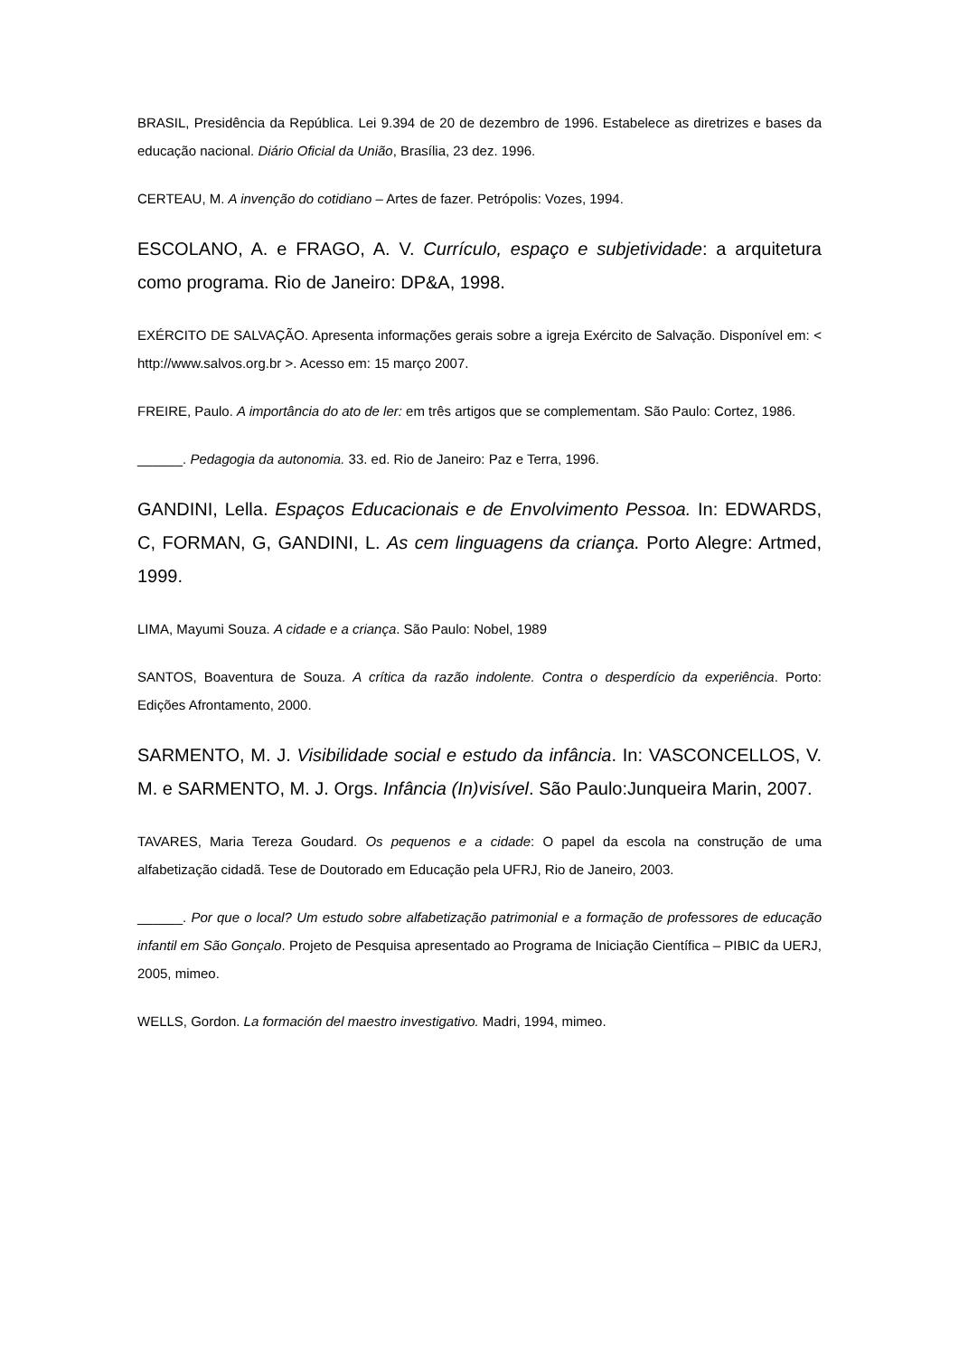BRASIL, Presidência da República. Lei 9.394 de 20 de dezembro de 1996. Estabelece as diretrizes e bases da educação nacional. Diário Oficial da União, Brasília, 23 dez. 1996.
CERTEAU, M. A invenção do cotidiano – Artes de fazer. Petrópolis: Vozes, 1994.
ESCOLANO, A. e FRAGO, A. V. Currículo, espaço e subjetividade: a arquitetura como programa. Rio de Janeiro: DP&A, 1998.
EXÉRCITO DE SALVAÇÃO. Apresenta informações gerais sobre a igreja Exército de Salvação. Disponível em: < http://www.salvos.org.br >. Acesso em: 15 março 2007.
FREIRE, Paulo. A importância do ato de ler: em três artigos que se complementam. São Paulo: Cortez, 1986.
______. Pedagogia da autonomia. 33. ed. Rio de Janeiro: Paz e Terra, 1996.
GANDINI, Lella. Espaços Educacionais e de Envolvimento Pessoa. In: EDWARDS, C, FORMAN, G, GANDINI, L. As cem linguagens da criança. Porto Alegre: Artmed, 1999.
LIMA, Mayumi Souza. A cidade e a criança. São Paulo: Nobel, 1989
SANTOS, Boaventura de Souza. A crítica da razão indolente. Contra o desperdício da experiência. Porto: Edições Afrontamento, 2000.
SARMENTO, M. J. Visibilidade social e estudo da infância. In: VASCONCELLOS, V. M. e SARMENTO, M. J. Orgs. Infância (In)visível. São Paulo:Junqueira Marin, 2007.
TAVARES, Maria Tereza Goudard. Os pequenos e a cidade: O papel da escola na construção de uma alfabetização cidadã. Tese de Doutorado em Educação pela UFRJ, Rio de Janeiro, 2003.
______. Por que o local? Um estudo sobre alfabetização patrimonial e a formação de professores de educação infantil em São Gonçalo. Projeto de Pesquisa apresentado ao Programa de Iniciação Científica – PIBIC da UERJ, 2005, mimeo.
WELLS, Gordon. La formación del maestro investigativo. Madri, 1994, mimeo.